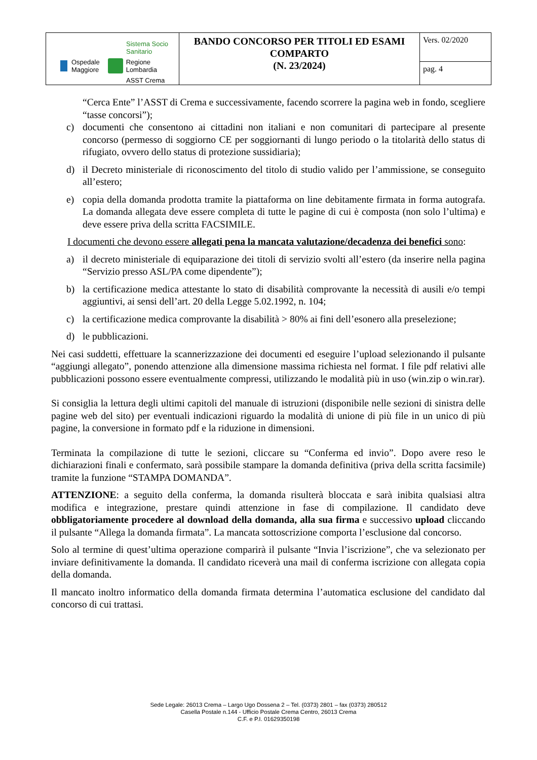| Sistema Socio Sanitario Ospedale Maggiore Regione Lombardia ASST Crema | BANDO CONCORSO PER TITOLI ED ESAMI COMPARTO (N. 23/2024) | Vers. 02/2020 |
| | | pag. 4 |
“Cerca Ente” l’ASST di Crema e successivamente, facendo scorrere la pagina web in fondo, scegliere “tasse concorsi”);
c) documenti che consentono ai cittadini non italiani e non comunitari di partecipare al presente concorso (permesso di soggiorno CE per soggiornanti di lungo periodo o la titolarità dello status di rifugiato, ovvero dello status di protezione sussidiaria);
d) il Decreto ministeriale di riconoscimento del titolo di studio valido per l’ammissione, se conseguito all’estero;
e) copia della domanda prodotta tramite la piattaforma on line debitamente firmata in forma autografa. La domanda allegata deve essere completa di tutte le pagine di cui è composta (non solo l’ultima) e deve essere priva della scritta FACSIMILE.
I documenti che devono essere allegati pena la mancata valutazione/decadenza dei benefici sono:
a) il decreto ministeriale di equiparazione dei titoli di servizio svolti all’estero (da inserire nella pagina “Servizio presso ASL/PA come dipendente”);
b) la certificazione medica attestante lo stato di disabilità comprovante la necessità di ausili e/o tempi aggiuntivi, ai sensi dell’art. 20 della Legge 5.02.1992, n. 104;
c) la certificazione medica comprovante la disabilità > 80% ai fini dell’esonero alla preselezione;
d) le pubblicazioni.
Nei casi suddetti, effettuare la scannerizzazione dei documenti ed eseguire l’upload selezionando il pulsante “aggiungi allegato”, ponendo attenzione alla dimensione massima richiesta nel format. I file pdf relativi alle pubblicazioni possono essere eventualmente compressi, utilizzando le modalità più in uso (win.zip o win.rar).
Si consiglia la lettura degli ultimi capitoli del manuale di istruzioni (disponibile nelle sezioni di sinistra delle pagine web del sito) per eventuali indicazioni riguardo la modalità di unione di più file in un unico di più pagine, la conversione in formato pdf e la riduzione in dimensioni.
Terminata la compilazione di tutte le sezioni, cliccare su “Conferma ed invio”. Dopo avere reso le dichiarazioni finali e confermato, sarà possibile stampare la domanda definitiva (priva della scritta facsimile) tramite la funzione “STAMPA DOMANDA”.
ATTENZIONE: a seguito della conferma, la domanda risulterà bloccata e sarà inibita qualsiasi altra modifica e integrazione, prestare quindi attenzione in fase di compilazione. Il candidato deve obbligatoriamente procedere al download della domanda, alla sua firma e successivo upload cliccando il pulsante “Allega la domanda firmata”. La mancata sottoscrizione comporta l’esclusione dal concorso.
Solo al termine di quest’ultima operazione comparirà il pulsante “Invia l’iscrizione”, che va selezionato per inviare definitivamente la domanda. Il candidato riceverà una mail di conferma iscrizione con allegata copia della domanda.
Il mancato inoltro informatico della domanda firmata determina l’automatica esclusione del candidato dal concorso di cui trattasi.
Sede Legale: 26013 Crema – Largo Ugo Dossena 2 – Tel. (0373) 2801 – fax (0373) 280512
Casella Postale n.144 - Ufficio Postale Crema Centro, 26013 Crema
C.F. e P.I. 01629350198